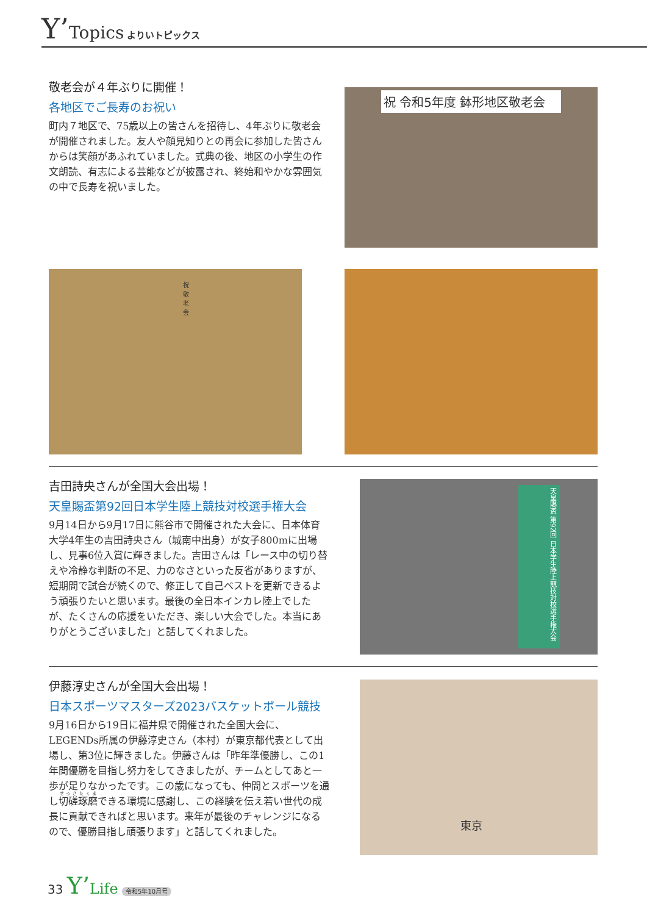Y’Topics よりいトピックス
敬老会が４年ぶりに開催！
各地区でご長寿のお祝い
町内７地区で、75歳以上の皆さんを招待し、4年ぶりに敬老会が開催されました。友人や顔見知りとの再会に参加した皆さんからは笑顔があふれていました。式典の後、地区の小学生の作文朗読、有志による芸能などが披露され、終始和やかな雰囲気の中で長寿を祝いました。
祝 令和5年度 鉢形地区敬老会
祝 敬 老 会
吉田詩央さんが全国大会出場！
天皇賜盃第92回日本学生陸上競技対校選手権大会
9月14日から9月17日に熊谷市で開催された大会に、日本体育大学4年生の吉田詩央さん（城南中出身）が女子800mに出場し、見事6位入賞に輝きました。吉田さんは「レース中の切り替えや冷静な判断の不足、力のなさといった反省がありますが、短期間で試合が続くので、修正して自己ベストを更新できるよう頑張りたいと思います。最後の全日本インカレ陸上でしたが、たくさんの応援をいただき、楽しい大会でした。本当にありがとうございました」と話してくれました。
天皇賜盃 第92回 日本学生陸上競技対校選手権大会
伊藤淳史さんが全国大会出場！
日本スポーツマスターズ2023バスケットボール競技
9月16日から19日に福井県で開催された全国大会に、LEGENDs所属の伊藤淳史さん（本村）が東京都代表として出場し、第3位に輝きました。伊藤さんは「昨年準優勝し、この1年間優勝を目指し努力をしてきましたが、チームとしてあと一歩が足りなかったです。この歳になっても、仲間とスポーツを通し切磋琢磨できる環境に感謝し、この経験を伝え若い世代の成長に貢献できればと思います。来年が最後のチャレンジになるので、優勝目指し頑張ります」と話してくれました。
東京
33 Y’Life 令和5年10月号